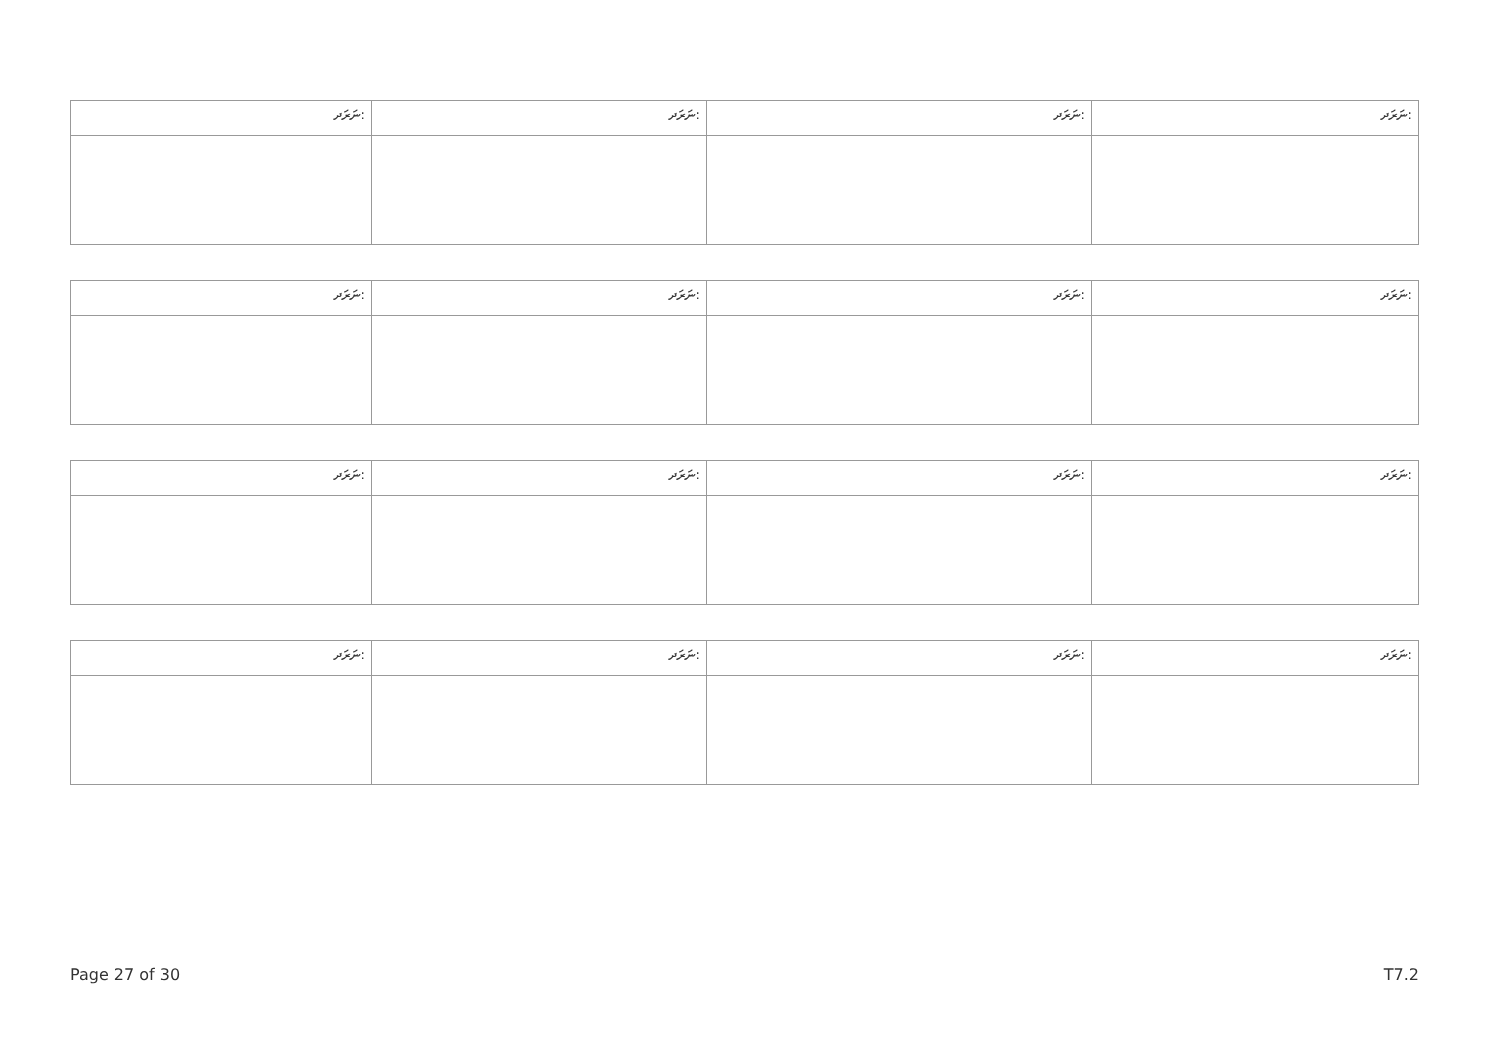| ނަރަދ: | ނަރަދ: | ނަރަދ: | ނަރަދ: |
| ނަރަދ: | ނަރަދ: | ނަރަދ: | ނަރަދ: |
| ނަރަދ: | ނަރަދ: | ނަރަދ: | ނަރަދ: |
| ނަރަދ: | ނަރަދ: | ނަރަދ: | ނަރަދ: |
Page 27 of 30 T7.2